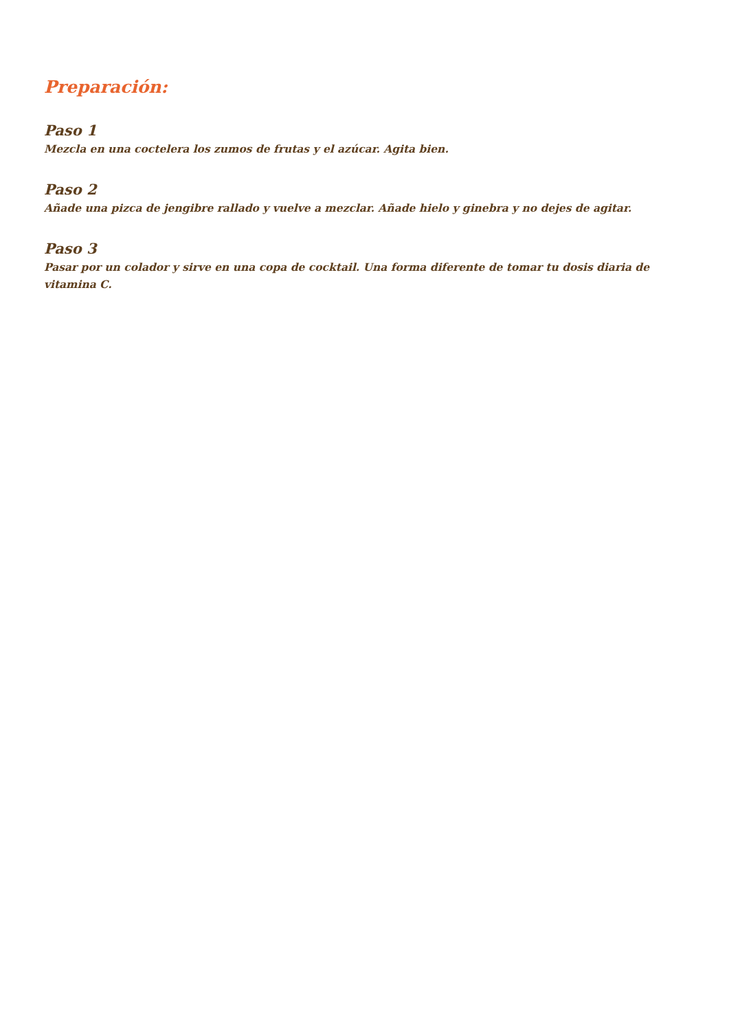Preparación:
Paso 1
Mezcla en una coctelera los zumos de frutas y el azúcar. Agita bien.
Paso 2
Añade una pizca de jengibre rallado y vuelve a mezclar. Añade hielo y ginebra y no dejes de agitar.
Paso 3
Pasar por un colador y sirve en una copa de cocktail. Una forma diferente de tomar tu dosis diaria de vitamina C.